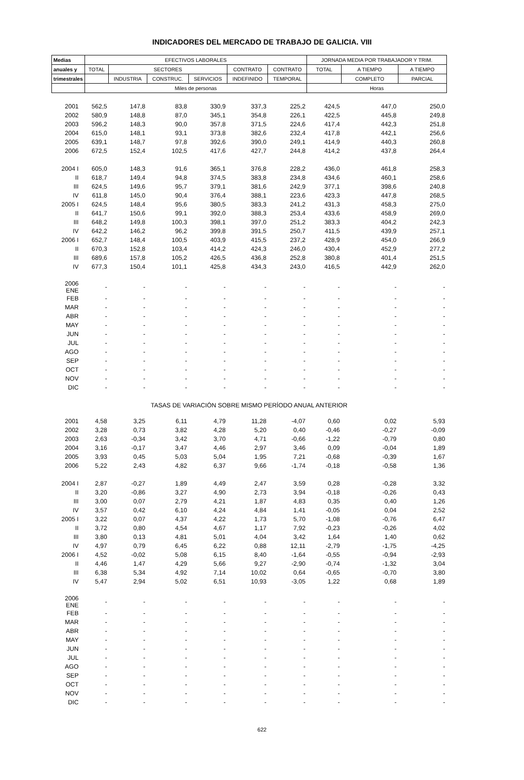INDICADORES DEL MERCADO DE TRABAJO DE GALICIA. VIII
| Medias | EFECTIVOS LABORALES | | | | | | JORNADA MEDIA POR TRABAJADOR Y TRIM. | | |
| --- | --- | --- | --- | --- | --- | --- | --- | --- | --- |
| anuales y | TOTAL | SECTORES | | | CONTRATO | CONTRATO | TOTAL | A TIEMPO | A TIEMPO |
| trimestrales | | INDUSTRIA | CONSTRUC. | SERVICIOS | INDEFINIDO | TEMPORAL | | COMPLETO | PARCIAL |
| | Miles de personas | | | | | | Horas | | |
| 2001 | 562,5 | 147,8 | 83,8 | 330,9 | 337,3 | 225,2 | 424,5 | 447,0 | 250,0 |
| 2002 | 580,9 | 148,8 | 87,0 | 345,1 | 354,8 | 226,1 | 422,5 | 445,8 | 249,8 |
| 2003 | 596,2 | 148,3 | 90,0 | 357,8 | 371,5 | 224,6 | 417,4 | 442,3 | 251,8 |
| 2004 | 615,0 | 148,1 | 93,1 | 373,8 | 382,6 | 232,4 | 417,8 | 442,1 | 256,6 |
| 2005 | 639,1 | 148,7 | 97,8 | 392,6 | 390,0 | 249,1 | 414,9 | 440,3 | 260,8 |
| 2006 | 672,5 | 152,4 | 102,5 | 417,6 | 427,7 | 244,8 | 414,2 | 437,8 | 264,4 |
| 2004 I | 605,0 | 148,3 | 91,6 | 365,1 | 376,8 | 228,2 | 436,0 | 461,8 | 258,3 |
| II | 618,7 | 149,4 | 94,8 | 374,5 | 383,8 | 234,8 | 434,6 | 460,1 | 258,6 |
| III | 624,5 | 149,6 | 95,7 | 379,1 | 381,6 | 242,9 | 377,1 | 398,6 | 240,8 |
| IV | 611,8 | 145,0 | 90,4 | 376,4 | 388,1 | 223,6 | 423,3 | 447,8 | 268,5 |
| 2005 I | 624,5 | 148,4 | 95,6 | 380,5 | 383,3 | 241,2 | 431,3 | 458,3 | 275,0 |
| II | 641,7 | 150,6 | 99,1 | 392,0 | 388,3 | 253,4 | 433,6 | 458,9 | 269,0 |
| III | 648,2 | 149,8 | 100,3 | 398,1 | 397,0 | 251,2 | 383,3 | 404,2 | 242,3 |
| IV | 642,2 | 146,2 | 96,2 | 399,8 | 391,5 | 250,7 | 411,5 | 439,9 | 257,1 |
| 2006 I | 652,7 | 148,4 | 100,5 | 403,9 | 415,5 | 237,2 | 428,9 | 454,0 | 266,9 |
| II | 670,3 | 152,8 | 103,4 | 414,2 | 424,3 | 246,0 | 430,4 | 452,9 | 277,2 |
| III | 689,6 | 157,8 | 105,2 | 426,5 | 436,8 | 252,8 | 380,8 | 401,4 | 251,5 |
| IV | 677,3 | 150,4 | 101,1 | 425,8 | 434,3 | 243,0 | 416,5 | 442,9 | 262,0 |
| 2006 ENE | - | - | - | - | - | - | - | - | - |
| FEB | - | - | - | - | - | - | - | - | - |
| MAR | - | - | - | - | - | - | - | - | - |
| ABR | - | - | - | - | - | - | - | - | - |
| MAY | - | - | - | - | - | - | - | - | - |
| JUN | - | - | - | - | - | - | - | - | - |
| JUL | - | - | - | - | - | - | - | - | - |
| AGO | - | - | - | - | - | - | - | - | - |
| SEP | - | - | - | - | - | - | - | - | - |
| OCT | - | - | - | - | - | - | - | - | - |
| NOV | - | - | - | - | - | - | - | - | - |
| DIC | - | - | - | - | - | - | - | - | - |
| TASAS DE VARIACIÓN SOBRE MISMO PERÍODO ANUAL ANTERIOR | | | | | | | | | |
| 2001 | 4,58 | 3,25 | 6,11 | 4,79 | 11,28 | -4,07 | 0,60 | 0,02 | 5,93 |
| 2002 | 3,28 | 0,73 | 3,82 | 4,28 | 5,20 | 0,40 | -0,46 | -0,27 | -0,09 |
| 2003 | 2,63 | -0,34 | 3,42 | 3,70 | 4,71 | -0,66 | -1,22 | -0,79 | 0,80 |
| 2004 | 3,16 | -0,17 | 3,47 | 4,46 | 2,97 | 3,46 | 0,09 | -0,04 | 1,89 |
| 2005 | 3,93 | 0,45 | 5,03 | 5,04 | 1,95 | 7,21 | -0,68 | -0,39 | 1,67 |
| 2006 | 5,22 | 2,43 | 4,82 | 6,37 | 9,66 | -1,74 | -0,18 | -0,58 | 1,36 |
| 2004 I | 2,87 | -0,27 | 1,89 | 4,49 | 2,47 | 3,59 | 0,28 | -0,28 | 3,32 |
| II | 3,20 | -0,86 | 3,27 | 4,90 | 2,73 | 3,94 | -0,18 | -0,26 | 0,43 |
| III | 3,00 | 0,07 | 2,79 | 4,21 | 1,87 | 4,83 | 0,35 | 0,40 | 1,26 |
| IV | 3,57 | 0,42 | 6,10 | 4,24 | 4,84 | 1,41 | -0,05 | 0,04 | 2,52 |
| 2005 I | 3,22 | 0,07 | 4,37 | 4,22 | 1,73 | 5,70 | -1,08 | -0,76 | 6,47 |
| II | 3,72 | 0,80 | 4,54 | 4,67 | 1,17 | 7,92 | -0,23 | -0,26 | 4,02 |
| III | 3,80 | 0,13 | 4,81 | 5,01 | 4,04 | 3,42 | 1,64 | 1,40 | 0,62 |
| IV | 4,97 | 0,79 | 6,45 | 6,22 | 0,88 | 12,11 | -2,79 | -1,75 | -4,25 |
| 2006 I | 4,52 | -0,02 | 5,08 | 6,15 | 8,40 | -1,64 | -0,55 | -0,94 | -2,93 |
| II | 4,46 | 1,47 | 4,29 | 5,66 | 9,27 | -2,90 | -0,74 | -1,32 | 3,04 |
| III | 6,38 | 5,34 | 4,92 | 7,14 | 10,02 | 0,64 | -0,65 | -0,70 | 3,80 |
| IV | 5,47 | 2,94 | 5,02 | 6,51 | 10,93 | -3,05 | 1,22 | 0,68 | 1,89 |
| 2006 ENE | - | - | - | - | - | - | - | - | - |
| FEB | - | - | - | - | - | - | - | - | - |
| MAR | - | - | - | - | - | - | - | - | - |
| ABR | - | - | - | - | - | - | - | - | - |
| MAY | - | - | - | - | - | - | - | - | - |
| JUN | - | - | - | - | - | - | - | - | - |
| JUL | - | - | - | - | - | - | - | - | - |
| AGO | - | - | - | - | - | - | - | - | - |
| SEP | - | - | - | - | - | - | - | - | - |
| OCT | - | - | - | - | - | - | - | - | - |
| NOV | - | - | - | - | - | - | - | - | - |
| DIC | - | - | - | - | - | - | - | - | - |
622